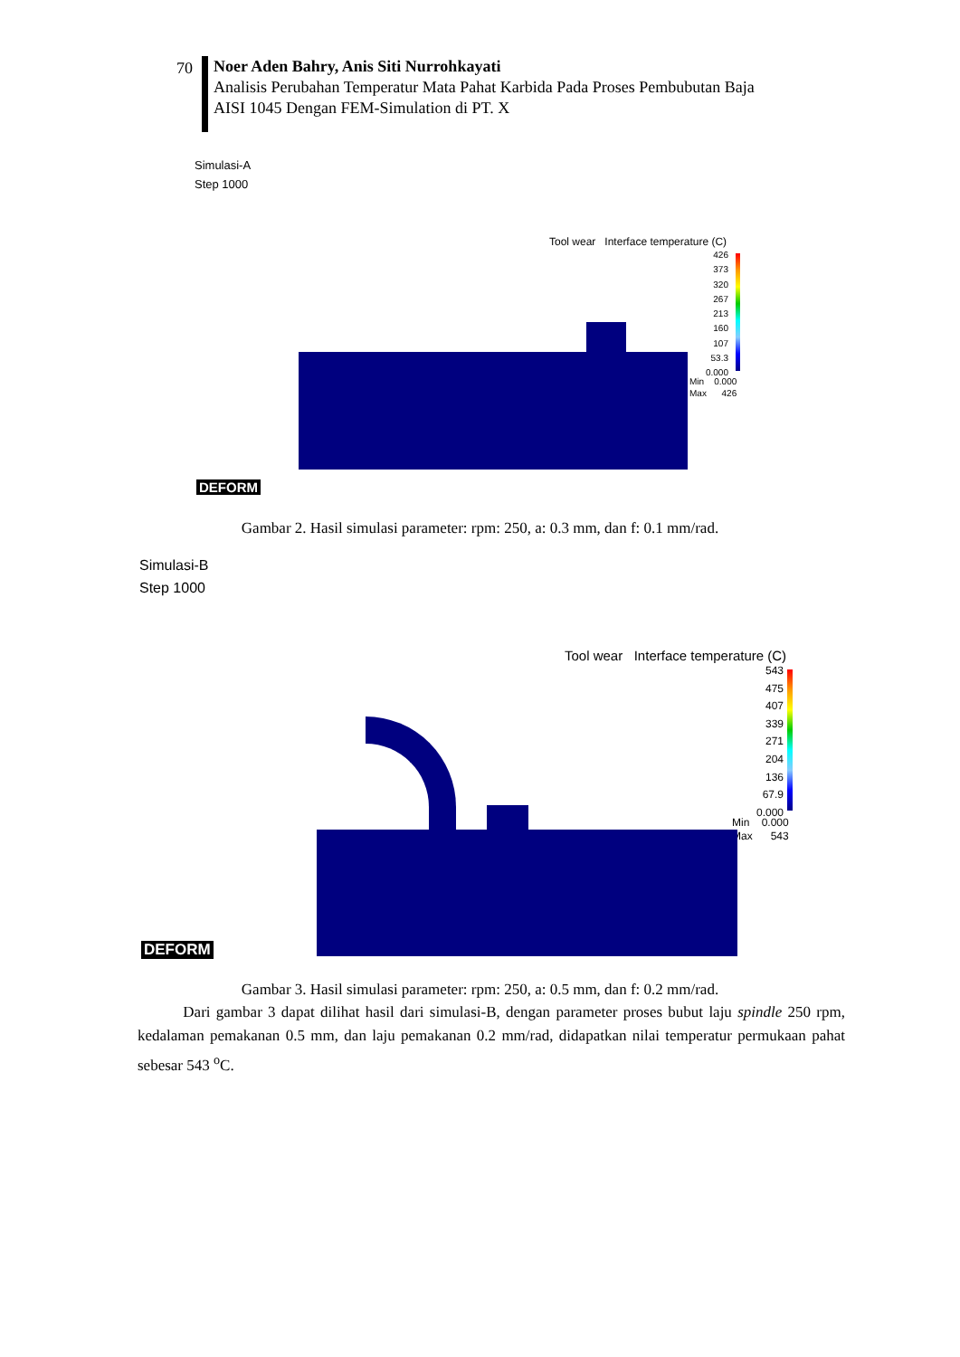70
Noer Aden Bahry, Anis Siti Nurrohkayati
Analisis Perubahan Temperatur Mata Pahat Karbida Pada Proses Pembubutan Baja
AISI 1045 Dengan FEM-Simulation di PT. X
Simulasi-A
Step 1000
Tool wear Interface temperature (C)
426
373
320
267
213
160
107
53.3
0.000
Min 0.000
Max 426
DEFORM
Gambar 2. Hasil simulasi parameter: rpm: 250, a: 0.3 mm, dan f: 0.1 mm/rad.
Simulasi-B
Step 1000
Tool wear Interface temperature (C)
543
475
407
339
271
204
136
67.9
0.000
Min 0.000
Max 543
DEFORM
Gambar 3. Hasil simulasi parameter: rpm: 250, a: 0.5 mm, dan f: 0.2 mm/rad.
Dari gambar 3 dapat dilihat hasil dari simulasi-B, dengan parameter proses bubut laju spindle 250 rpm, kedalaman pemakanan 0.5 mm, dan laju pemakanan 0.2 mm/rad, didapatkan nilai temperatur permukaan pahat sebesar 543 <sup>o</sup>C.